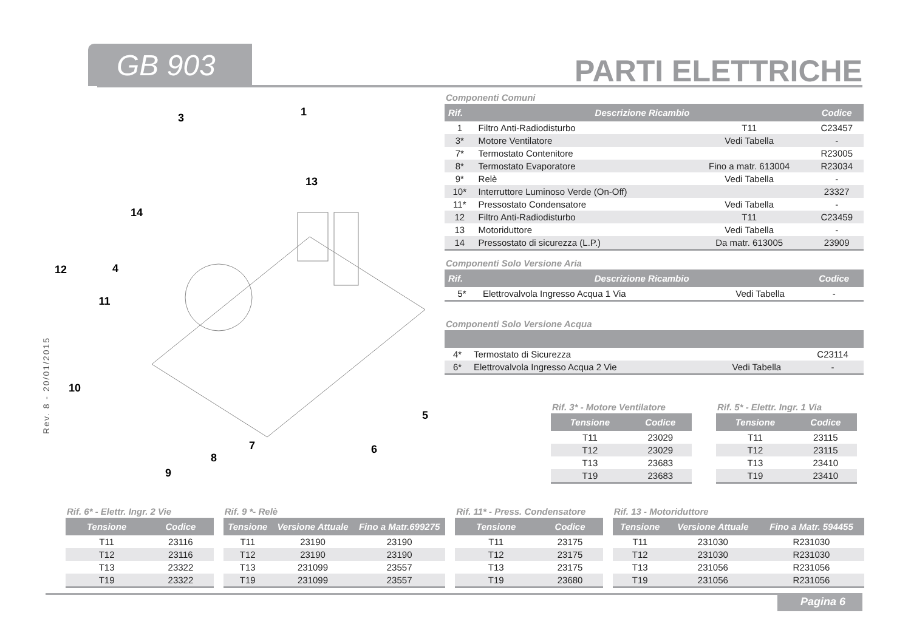GB 903 PARTI ELETTRICHE
Rev. 8 - 20/01/2015
1
3
13
14
12
4
11
10
5
7
6
8
9
Componenti Comuni
| Rif. | Descrizione Ricambio | | Codice |
| --- | --- | --- | --- |
| 1 | Filtro Anti-Radiodisturbo | T11 | C23457 |
| 3* | Motore Ventilatore | Vedi Tabella | - |
| 7* | Termostato Contenitore | | R23005 |
| 8* | Termostato Evaporatore | Fino a matr. 613004 | R23034 |
| 9* | Relè | Vedi Tabella | - |
| 10* | Interruttore Luminoso Verde (On-Off) | | 23327 |
| 11* | Pressostato Condensatore | Vedi Tabella | - |
| 12 | Filtro Anti-Radiodisturbo | T11 | C23459 |
| 13 | Motoriduttore | Vedi Tabella | - |
| 14 | Pressostato di sicurezza (L.P.) | Da matr. 613005 | 23909 |
Componenti Solo Versione Aria
| Rif. | Descrizione Ricambio | | Codice |
| --- | --- | --- | --- |
| 5* | Elettrovalvola Ingresso Acqua 1 Via | Vedi Tabella | - |
Componenti Solo Versione Acqua
| 4* | Termostato di Sicurezza | | C23114 |
| 6* | Elettrovalvola Ingresso Acqua 2 Vie | Vedi Tabella | - |
Rif. 3* - Motore Ventilatore
| Tensione | Codice |
| --- | --- |
| T11 | 23029 |
| T12 | 23029 |
| T13 | 23683 |
| T19 | 23683 |
Rif. 5* - Elettr. Ingr. 1 Via
| Tensione | Codice |
| --- | --- |
| T11 | 23115 |
| T12 | 23115 |
| T13 | 23410 |
| T19 | 23410 |
Rif. 6* - Elettr. Ingr. 2 Vie
| Tensione | Codice |
| --- | --- |
| T11 | 23116 |
| T12 | 23116 |
| T13 | 23322 |
| T19 | 23322 |
Rif. 9 *- Relè
| Tensione | Versione Attuale | Fino a Matr.699275 |
| --- | --- | --- |
| T11 | 23190 | 23190 |
| T12 | 23190 | 23190 |
| T13 | 231099 | 23557 |
| T19 | 231099 | 23557 |
Rif. 11* - Press. Condensatore
| Tensione | Codice |
| --- | --- |
| T11 | 23175 |
| T12 | 23175 |
| T13 | 23175 |
| T19 | 23680 |
Rif. 13 - Motoriduttore
| Tensione | Versione Attuale | Fino a Matr. 594455 |
| --- | --- | --- |
| T11 | 231030 | R231030 |
| T12 | 231030 | R231030 |
| T13 | 231056 | R231056 |
| T19 | 231056 | R231056 |
Pagina 6